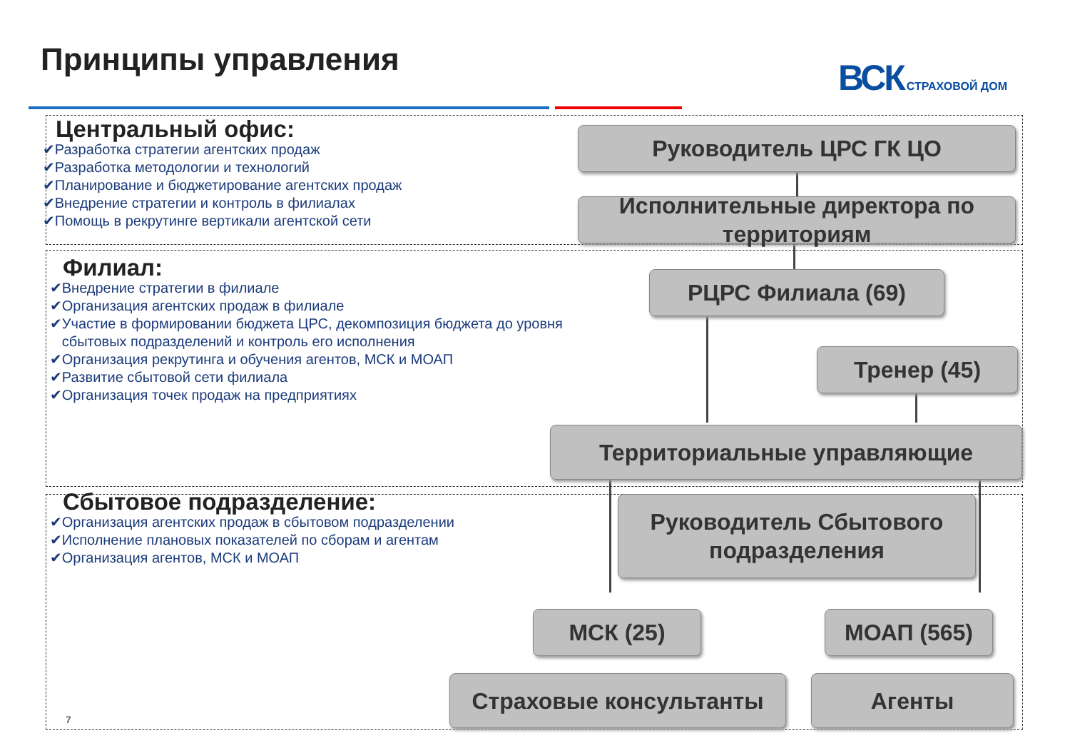Принципы управления ВСК СТРАХОВОЙ ДОМ
Центральный офис:
✔Разработка стратегии агентских продаж
✔Разработка методологии и технологий
✔Планирование и бюджетирование агентских продаж
✔Внедрение стратегии и контроль в филиалах
✔Помощь в рекрутинге вертикали агентской сети
Филиал:
✔Внедрение стратегии в филиале
✔Организация агентских продаж в филиале
✔Участие в формировании бюджета ЦРС, декомпозиция бюджета до уровня
сбытовых подразделений и контроль его исполнения
✔Организация рекрутинга и обучения агентов, МСК и МОАП
✔Развитие сбытовой сети филиала
✔Организация точек продаж на предприятиях
Сбытовое подразделение:
✔Организация агентских продаж в сбытовом подразделении
✔Исполнение плановых показателей по сборам и агентам
✔Организация агентов, МСК и МОАП
Руководитель ЦРС ГК ЦО
Исполнительные директора по территориям
РЦРС Филиала (69)
Тренер (45)
Территориальные управляющие
Руководитель Сбытового подразделения
МСК (25) МОАП (565)
Страховые консультанты Агенты
7